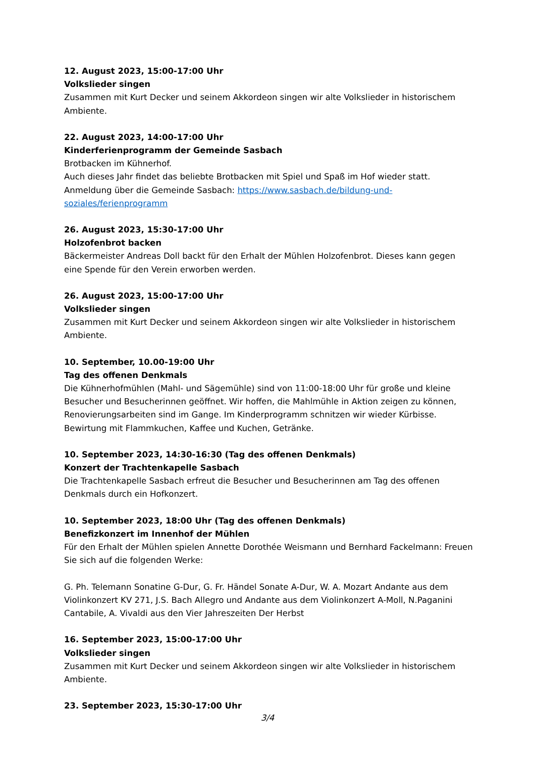12. August 2023, 15:00-17:00 Uhr
Volkslieder singen
Zusammen mit Kurt Decker und seinem Akkordeon singen wir alte Volkslieder in historischem Ambiente.
22. August 2023, 14:00-17:00 Uhr
Kinderferienprogramm der Gemeinde Sasbach
Brotbacken im Kühnerhof.
Auch dieses Jahr findet das beliebte Brotbacken mit Spiel und Spaß im Hof wieder statt.
Anmeldung über die Gemeinde Sasbach: https://www.sasbach.de/bildung-und-
soziales/ferienprogramm
26. August 2023, 15:30-17:00 Uhr
Holzofenbrot backen
Bäckermeister Andreas Doll backt für den Erhalt der Mühlen Holzofenbrot. Dieses kann gegen eine Spende für den Verein erworben werden.
26. August 2023, 15:00-17:00 Uhr
Volkslieder singen
Zusammen mit Kurt Decker und seinem Akkordeon singen wir alte Volkslieder in historischem Ambiente.
10. September, 10.00-19:00 Uhr
Tag des offenen Denkmals
Die Kühnerhofmühlen (Mahl- und Sägemühle) sind von 11:00-18:00 Uhr für große und kleine Besucher und Besucherinnen geöffnet. Wir hoffen, die Mahlmühle in Aktion zeigen zu können, Renovierungsarbeiten sind im Gange. Im Kinderprogramm schnitzen wir wieder Kürbisse. Bewirtung mit Flammkuchen, Kaffee und Kuchen, Getränke.
10. September 2023, 14:30-16:30 (Tag des offenen Denkmals)
Konzert der Trachtenkapelle Sasbach
Die Trachtenkapelle Sasbach erfreut die Besucher und Besucherinnen am Tag des offenen Denkmals durch ein Hofkonzert.
10. September 2023, 18:00 Uhr (Tag des offenen Denkmals)
Benefizkonzert im Innenhof der Mühlen
Für den Erhalt der Mühlen spielen Annette Dorothée Weismann und Bernhard Fackelmann: Freuen Sie sich auf die folgenden Werke:
G. Ph. Telemann Sonatine G-Dur, G. Fr. Händel Sonate A-Dur, W. A. Mozart Andante aus dem Violinkonzert KV 271, J.S. Bach Allegro und Andante aus dem Violinkonzert A-Moll, N.Paganini Cantabile, A. Vivaldi aus den Vier Jahreszeiten Der Herbst
16. September 2023, 15:00-17:00 Uhr
Volkslieder singen
Zusammen mit Kurt Decker und seinem Akkordeon singen wir alte Volkslieder in historischem Ambiente.
23. September 2023, 15:30-17:00 Uhr
3/4